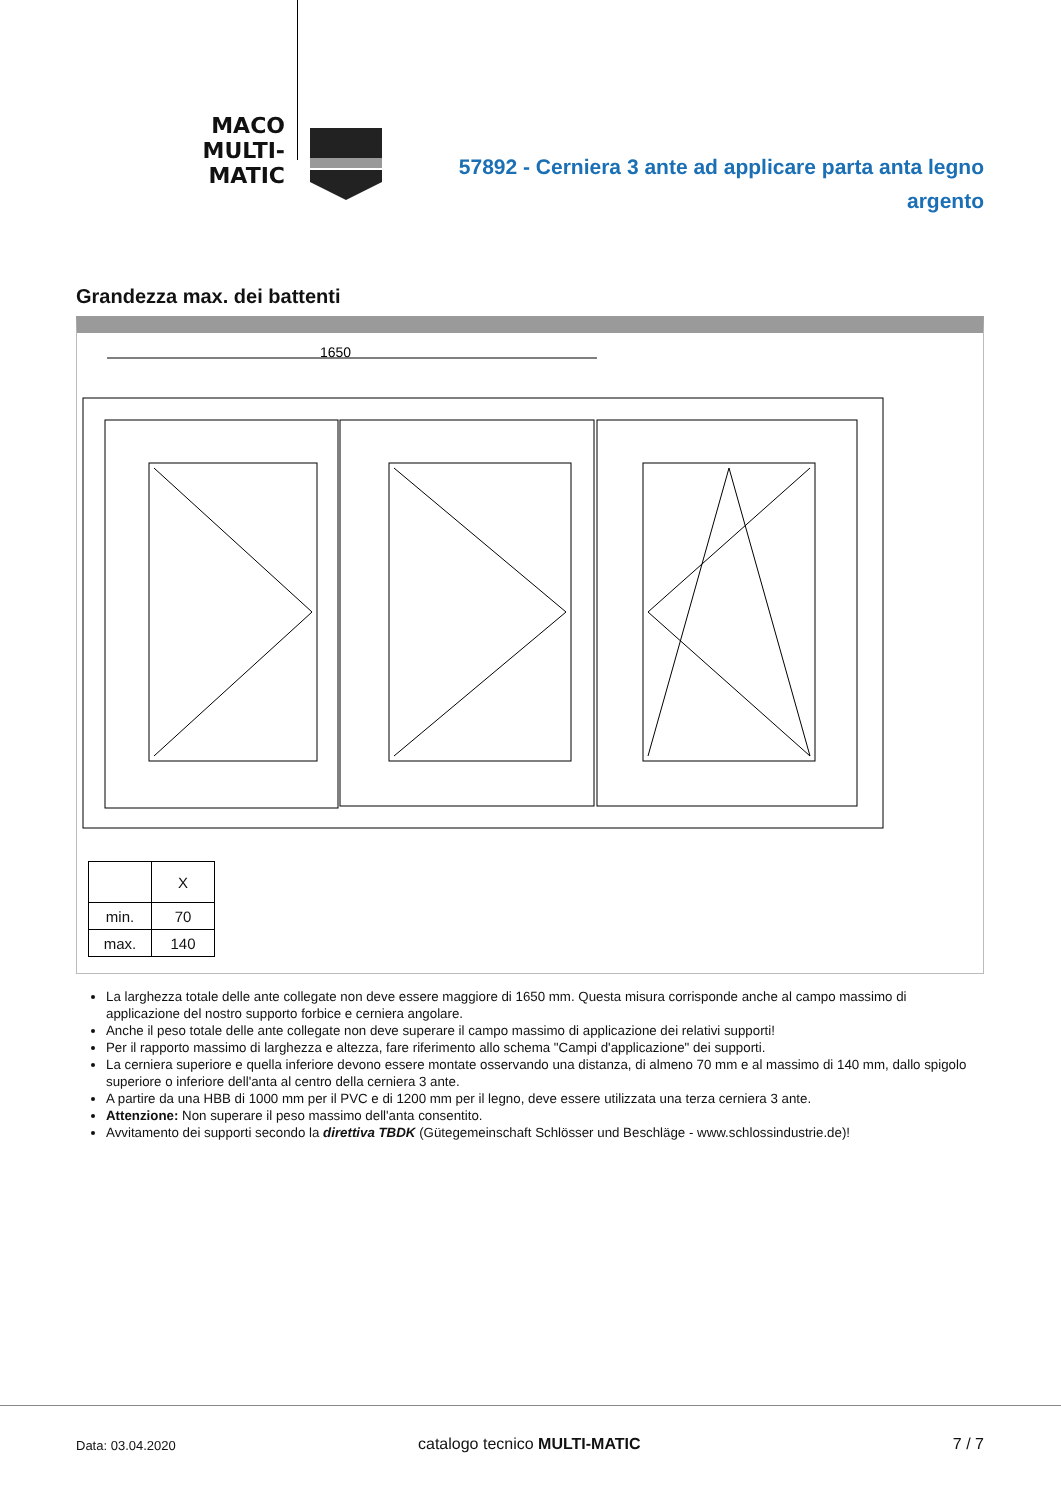MACO
MULTI-MATIC
57892 - Cerniera 3 ante ad applicare parta anta legno
argento
Grandezza max. dei battenti
1650
| | X |
| min. | 70 |
| max. | 140 |
La larghezza totale delle ante collegate non deve essere maggiore di 1650 mm. Questa misura corrisponde anche al campo massimo di applicazione del nostro supporto forbice e cerniera angolare.
Anche il peso totale delle ante collegate non deve superare il campo massimo di applicazione dei relativi supporti!
Per il rapporto massimo di larghezza e altezza, fare riferimento allo schema "Campi d'applicazione" dei supporti.
La cerniera superiore e quella inferiore devono essere montate osservando una distanza, di almeno 70 mm e al massimo di 140 mm, dallo spigolo superiore o inferiore dell'anta al centro della cerniera 3 ante.
A partire da una HBB di 1000 mm per il PVC e di 1200 mm per il legno, deve essere utilizzata una terza cerniera 3 ante.
Attenzione: Non superare il peso massimo dell'anta consentito.
Avvitamento dei supporti secondo la direttiva TBDK (Gütegemeinschaft Schlösser und Beschläge - www.schlossindustrie.de)!
Data: 03.04.2020 catalogo tecnico MULTI-MATIC 7 / 7